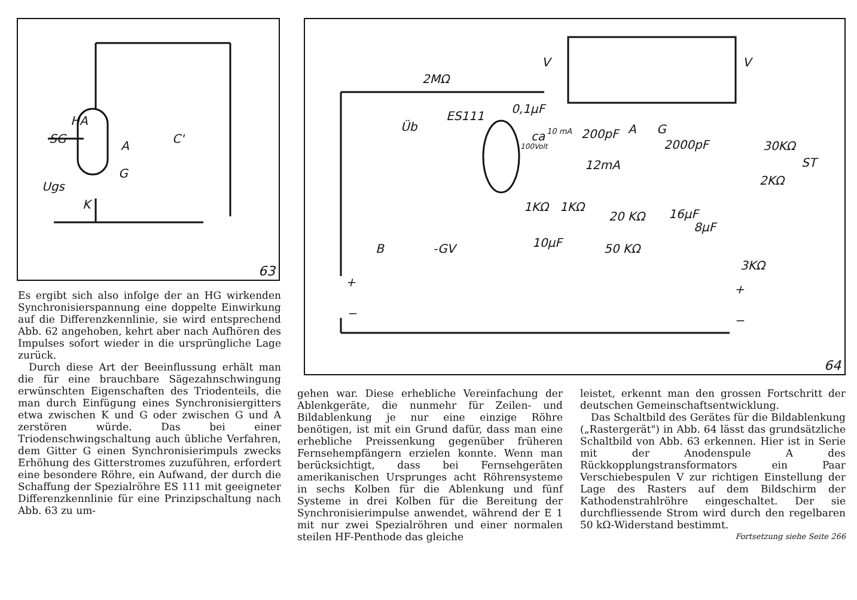HA
SG
A
C'
G
Ugs
K
63
2MΩ
ES111
0,1µF
Üb
ca 10 mA 200pF A G
2000pF 100Volt
12mA
V V
30KΩ
ST
2KΩ
1KΩ 1KΩ
10µF
20 KΩ 16µF
8µF
50 KΩ
3KΩ
B -GV
+
−
+
−
64
Es ergibt sich also infolge der an HG wirkenden Synchronisierspannung eine doppelte Einwirkung auf die Differenzkennlinie, sie wird entsprechend Abb. 62 angehoben, kehrt aber nach Aufhören des Impulses sofort wieder in die ursprüngliche Lage zurück.
Durch diese Art der Beeinflussung erhält man die für eine brauchbare Sägezahnschwingung erwünschten Eigenschaften des Triodenteils, die man durch Einfügung eines Synchronisiergitters etwa zwischen K und G oder zwischen G und A zerstören würde. Das bei einer Triodenschwingschaltung auch übliche Verfahren, dem Gitter G einen Synchronisierimpuls zwecks Erhöhung des Gitterstromes zuzuführen, erfordert eine besondere Röhre, ein Aufwand, der durch die Schaffung der Spezialröhre ES 111 mit geeigneter Differenzkennlinie für eine Prinzipschaltung nach Abb. 63 zu um-
gehen war. Diese erhebliche Vereinfachung der Ablenkgeräte, die nunmehr für Zeilen- und Bildablenkung je nur eine einzige Röhre benötigen, ist mit ein Grund dafür, dass man eine erhebliche Preissenkung gegenüber früheren Fernsehempfängern erzielen konnte. Wenn man berücksichtigt, dass bei Fernsehgeräten amerikanischen Ursprunges acht Röhrensysteme in sechs Kolben für die Ablenkung und fünf Systeme in drei Kolben für die Bereitung der Synchronisierimpulse anwendet, während der E 1 mit nur zwei Spezialröhren und einer normalen steilen HF-Penthode das gleiche
leistet, erkennt man den grossen Fortschritt der deutschen Gemeinschaftsentwicklung.
Das Schaltbild des Gerätes für die Bildablenkung („Rastergerät") in Abb. 64 lässt das grundsätzliche Schaltbild von Abb. 63 erkennen. Hier ist in Serie mit der Anodenspule A des Rückkopplungstransformators ein Paar Verschiebespulen V zur richtigen Einstellung der Lage des Rasters auf dem Bildschirm der Kathodenstrahlröhre eingeschaltet. Der sie durchfliessende Strom wird durch den regelbaren 50 kΩ-Widerstand bestimmt.
Fortsetzung siehe Seite 266